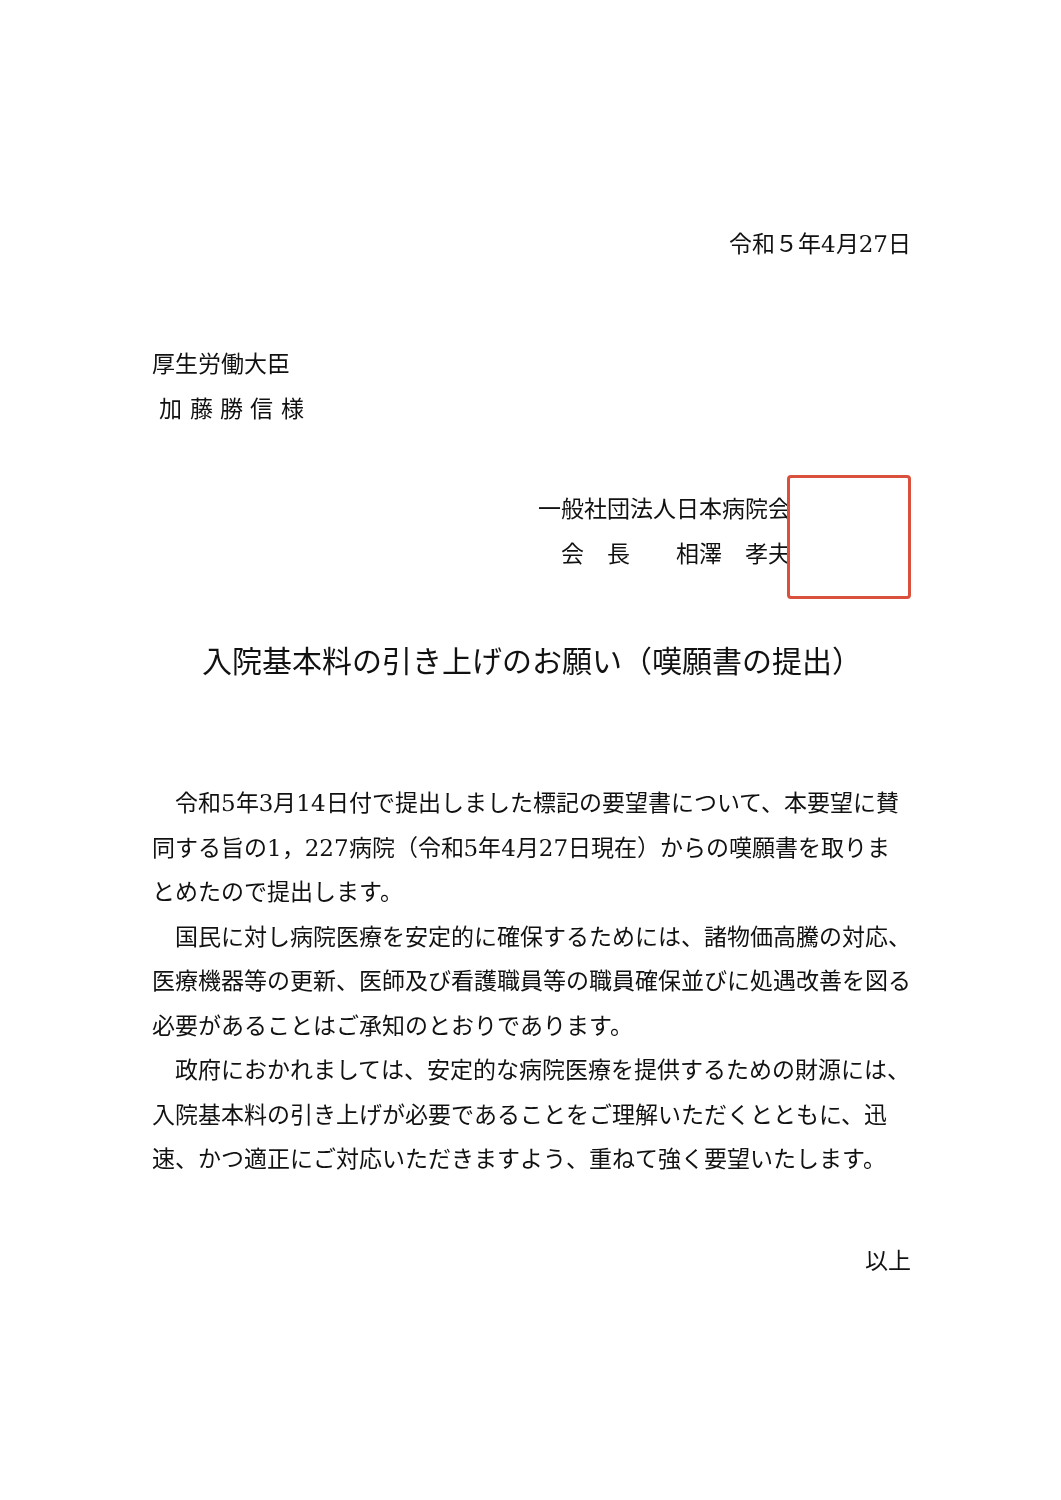令和５年4月27日
厚生労働大臣
加 藤 勝 信 様
一般社団法人日本病院会
会　長　　相澤　孝夫
入院基本料の引き上げのお願い（嘆願書の提出）
　令和5年3月14日付で提出しました標記の要望書について、本要望に賛同する旨の1，227病院（令和5年4月27日現在）からの嘆願書を取りまとめたので提出します。
　国民に対し病院医療を安定的に確保するためには、諸物価高騰の対応、医療機器等の更新、医師及び看護職員等の職員確保並びに処遇改善を図る必要があることはご承知のとおりであります。
　政府におかれましては、安定的な病院医療を提供するための財源には、入院基本料の引き上げが必要であることをご理解いただくとともに、迅速、かつ適正にご対応いただきますよう、重ねて強く要望いたします。
以上